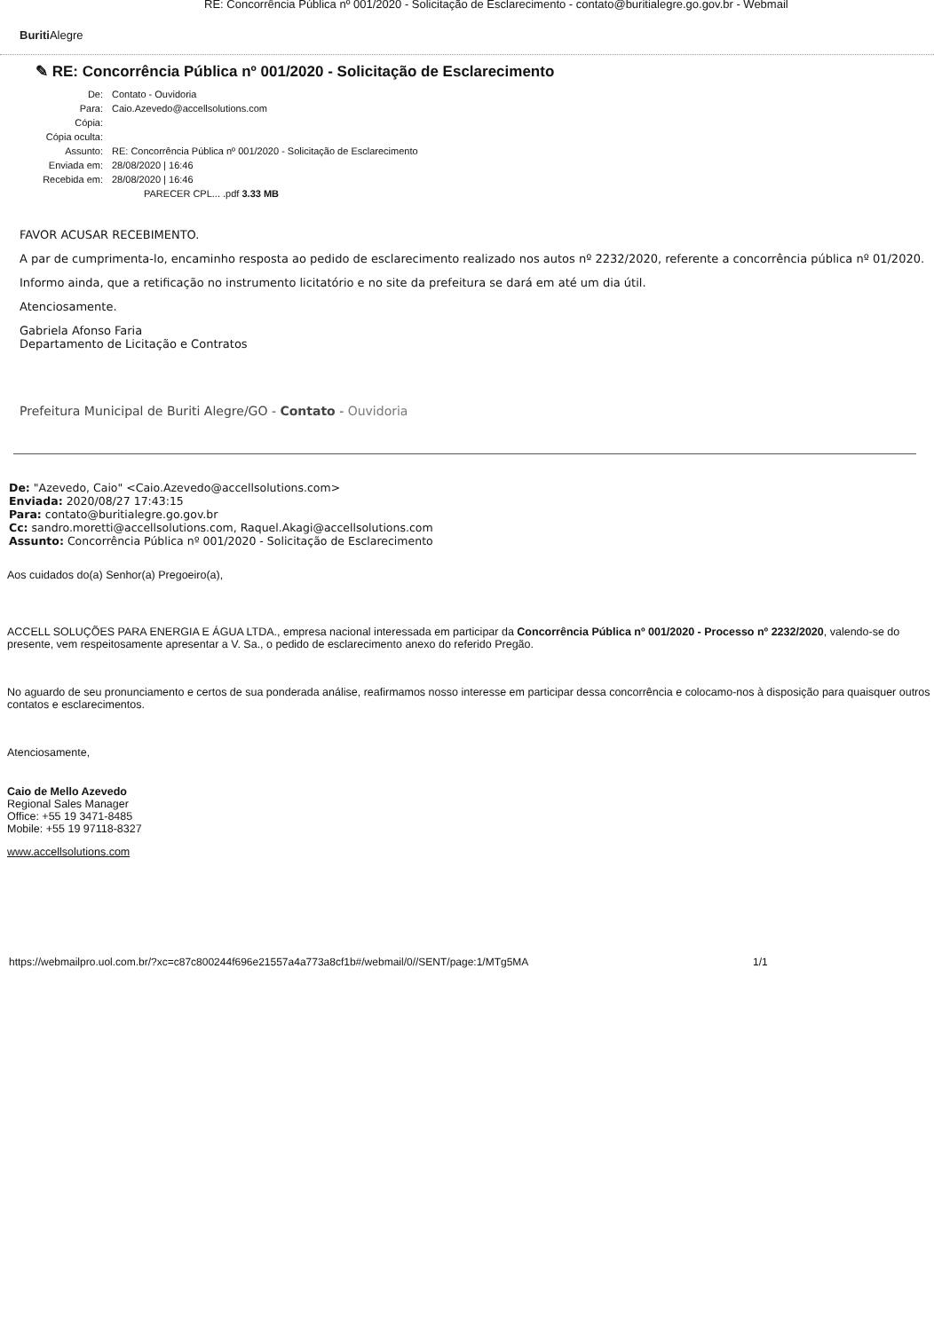RE: Concorrência Pública nº 001/2020 - Solicitação de Esclarecimento - contato@buritialegre.go.gov.br - Webmail
Buriti Alegre
✎ RE: Concorrência Pública nº 001/2020 - Solicitação de Esclarecimento
| De: | Contato - Ouvidoria |
| Para: | Caio.Azevedo@accellsolutions.com |
| Cópia: | |
| Cópia oculta: | |
| Assunto: | RE: Concorrência Pública nº 001/2020 - Solicitação de Esclarecimento |
| Enviada em: | 28/08/2020 / 16:46 |
| Recebida em: | 28/08/2020 / 16:46 |
| | PARECER CPL... .pdf 3.33 MB |
FAVOR ACUSAR RECEBIMENTO.
A par de cumprimenta-lo, encaminho resposta ao pedido de esclarecimento realizado nos autos nº 2232/2020, referente a concorrência pública nº 01/2020.
Informo ainda, que a retificação no instrumento licitatório e no site da prefeitura se dará em até um dia útil.
Atenciosamente.
Gabriela Afonso Faria
Departamento de Licitação e Contratos
Prefeitura Municipal de Buriti Alegre/GO - Contato - Ouvidoria
De: "Azevedo, Caio" <Caio.Azevedo@accellsolutions.com>
Enviada: 2020/08/27 17:43:15
Para: contato@buritialegre.go.gov.br
Cc: sandro.moretti@accellsolutions.com, Raquel.Akagi@accellsolutions.com
Assunto: Concorrência Pública nº 001/2020 - Solicitação de Esclarecimento
Aos cuidados do(a) Senhor(a) Pregoeiro(a),
ACCELL SOLUÇÕES PARA ENERGIA E ÁGUA LTDA., empresa nacional interessada em participar da Concorrência Pública nº 001/2020 - Processo nº 2232/2020, valendo-se do presente, vem respeitosamente apresentar a V. Sa., o pedido de esclarecimento anexo do referido Pregão.
No aguardo de seu pronunciamento e certos de sua ponderada análise, reafirmamos nosso interesse em participar dessa concorrência e colocamo-nos à disposição para quaisquer outros contatos e esclarecimentos.
Atenciosamente,
Caio de Mello Azevedo
Regional Sales Manager
Office: +55 19 3471-8485
Mobile: +55 19 97118-8327
www.accellsolutions.com
https://webmailpro.uol.com.br/?xc=c87c800244f696e21557a4a773a8cf1b#/webmail/0//SENT/page:1/MTg5MA 1/1